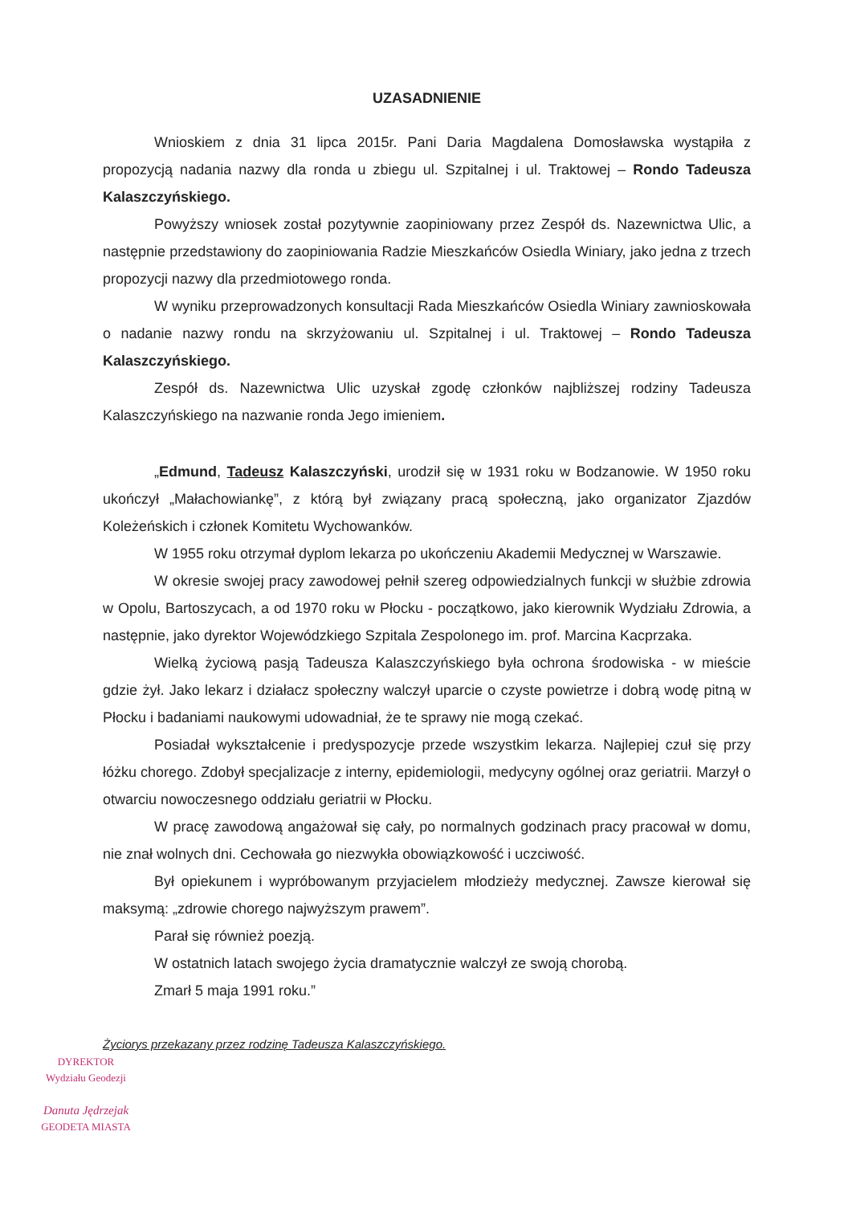UZASADNIENIE
Wnioskiem z dnia 31 lipca 2015r. Pani Daria Magdalena Domosławska wystąpiła z propozycją nadania nazwy dla ronda u zbiegu ul. Szpitalnej i ul. Traktowej – Rondo Tadeusza Kalaszczyńskiego.
Powyższy wniosek został pozytywnie zaopiniowany przez Zespół ds. Nazewnictwa Ulic, a następnie przedstawiony do zaopiniowania Radzie Mieszkańców Osiedla Winiary, jako jedna z trzech propozycji nazwy dla przedmiotowego ronda.
W wyniku przeprowadzonych konsultacji Rada Mieszkańców Osiedla Winiary zawnioskowała o nadanie nazwy rondu na skrzyżowaniu ul. Szpitalnej i ul. Traktowej – Rondo Tadeusza Kalaszczyńskiego.
Zespół ds. Nazewnictwa Ulic uzyskał zgodę członków najbliższej rodziny Tadeusza Kalaszczyńskiego na nazwanie ronda Jego imieniem.
„Edmund, Tadeusz Kalaszczyński, urodził się w 1931 roku w Bodzanowie. W 1950 roku ukończył „Małachowiankę”, z którą był związany pracą społeczną, jako organizator Zjazdów Koleżeńskich i członek Komitetu Wychowanków.
W 1955 roku otrzymał dyplom lekarza po ukończeniu Akademii Medycznej w Warszawie.
W okresie swojej pracy zawodowej pełnił szereg odpowiedzialnych funkcji w służbie zdrowia w Opolu, Bartoszycach, a od 1970 roku w Płocku - początkowo, jako kierownik Wydziału Zdrowia, a następnie, jako dyrektor Wojewódzkiego Szpitala Zespolonego im. prof. Marcina Kacprzaka.
Wielką życiową pasją Tadeusza Kalaszczyńskiego była ochrona środowiska - w mieście gdzie żył. Jako lekarz i działacz społeczny walczył uparcie o czyste powietrze i dobrą wodę pitną w Płocku i badaniami naukowymi udowadniał, że te sprawy nie mogą czekać.
Posiadał wykształcenie i predyspozycje przede wszystkim lekarza. Najlepiej czuł się przy łóżku chorego. Zdobył specjalizacje z interny, epidemiologii, medycyny ogólnej oraz geriatrii. Marzył o otwarciu nowoczesnego oddziału geriatrii w Płocku.
W pracę zawodową angażował się cały, po normalnych godzinach pracy pracował w domu, nie znał wolnych dni. Cechowała go niezwykła obowiązkowość i uczciwość.
Był opiekunem i wypróbowanym przyjacielem młodzieży medycznej. Zawsze kierował się maksymą: „zdrowie chorego najwyższym prawem”.
Parał się również poezją.
W ostatnich latach swojego życia dramatycznie walczył ze swoją chorobą.
Zmarł 5 maja 1991 roku.”
Życiorys przekazany przez rodzinę Tadeusza Kalaszczyńskiego.
DYREKTOR
Wydziału Geodezji
Danuta Jędrzejak
GEODETA MIASTA